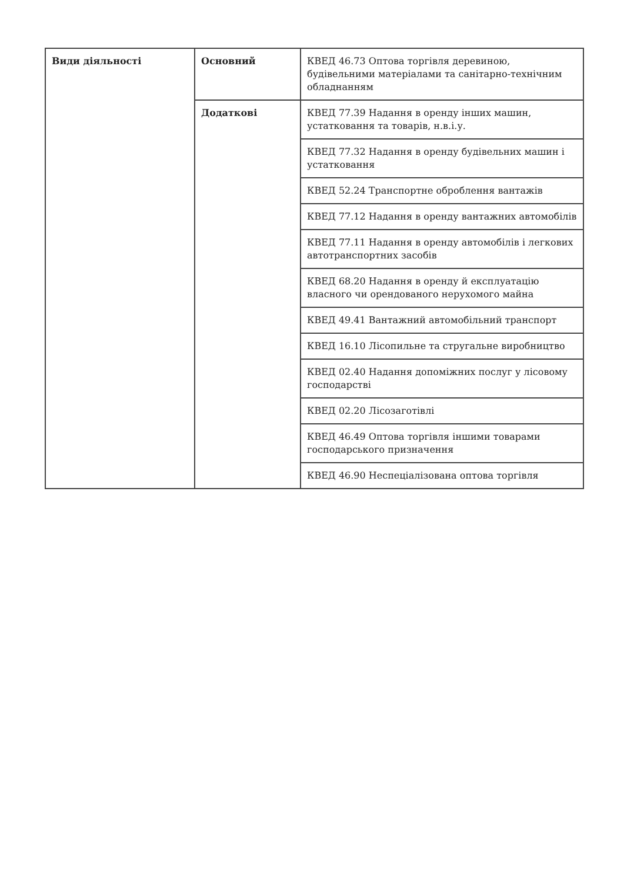| Види діяльності | Основний | КВЕД 46.73 Оптова торгівля деревиною, будівельними матеріалами та санітарно-технічним обладнанням |
| | Додаткові | КВЕД 77.39 Надання в оренду інших машин, устатковання та товарів, н.в.і.у. |
| | | КВЕД 77.32 Надання в оренду будівельних машин і устатковання |
| | | КВЕД 52.24 Транспортне оброблення вантажів |
| | | КВЕД 77.12 Надання в оренду вантажних автомобілів |
| | | КВЕД 77.11 Надання в оренду автомобілів і легкових автотранспортних засобів |
| | | КВЕД 68.20 Надання в оренду й експлуатацію власного чи орендованого нерухомого майна |
| | | КВЕД 49.41 Вантажний автомобільний транспорт |
| | | КВЕД 16.10 Лісопильне та стругальне виробництво |
| | | КВЕД 02.40 Надання допоміжних послуг у лісовому господарстві |
| | | КВЕД 02.20 Лісозаготівлі |
| | | КВЕД 46.49 Оптова торгівля іншими товарами господарського призначення |
| | | КВЕД 46.90 Неспеціалізована оптова торгівля |